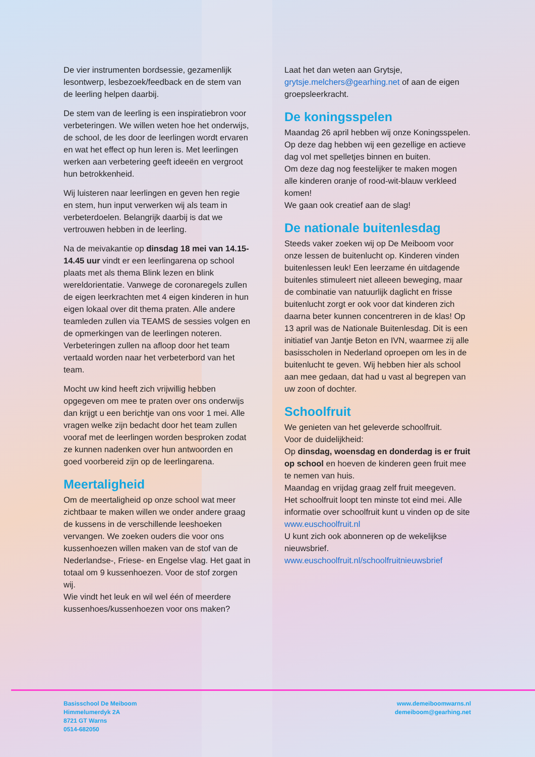De vier instrumenten bordsessie, gezamenlijk lesontwerp, lesbezoek/feedback en de stem van de leerling helpen daarbij.
De stem van de leerling is een inspiratiebron voor verbeteringen. We willen weten hoe het onderwijs, de school, de les door de leerlingen wordt ervaren en wat het effect op hun leren is. Met leerlingen werken aan verbetering geeft ideeën en vergroot hun betrokkenheid.
Wij luisteren naar leerlingen en geven hen regie en stem, hun input verwerken wij als team in verbeterdoelen. Belangrijk daarbij is dat we vertrouwen hebben in de leerling.
Na de meivakantie op dinsdag 18 mei van 14.15-14.45 uur vindt er een leerlingarena op school plaats met als thema Blink lezen en blink wereldorientatie. Vanwege de coronaregels zullen de eigen leerkrachten met 4 eigen kinderen in hun eigen lokaal over dit thema praten. Alle andere teamleden zullen via TEAMS de sessies volgen en de opmerkingen van de leerlingen noteren. Verbeteringen zullen na afloop door het team vertaald worden naar het verbeterbord van het team.
Mocht uw kind heeft zich vrijwillig hebben opgegeven om mee te praten over ons onderwijs dan krijgt u een berichtje van ons voor 1 mei. Alle vragen welke zijn bedacht door het team zullen vooraf met de leerlingen worden besproken zodat ze kunnen nadenken over hun antwoorden en goed voorbereid zijn op de leerlingarena.
Meertaligheid
Om de meertaligheid op onze school wat meer zichtbaar te maken willen we onder andere graag de kussens in de verschillende leeshoeken vervangen. We zoeken ouders die voor ons kussenhoezen willen maken van de stof van de Nederlandse-, Friese- en Engelse vlag. Het gaat in totaal om 9 kussenhoezen. Voor de stof zorgen wij.
Wie vindt het leuk en wil wel één of meerdere kussenhoes/kussenhoezen voor ons maken?
Laat het dan weten aan Grytsje, grytsje.melchers@gearhing.net of aan de eigen groepsleerkracht.
De koningsspelen
Maandag 26 april hebben wij onze Koningsspelen. Op deze dag hebben wij een gezellige en actieve dag vol met spelletjes binnen en buiten.
Om deze dag nog feestelijker te maken mogen alle kinderen oranje of rood-wit-blauw verkleed komen!
We gaan ook creatief aan de slag!
De nationale buitenlesdag
Steeds vaker zoeken wij op De Meiboom voor onze lessen de buitenlucht op. Kinderen vinden buitenlessen leuk! Een leerzame én uitdagende buitenles stimuleert niet alleeen beweging, maar de combinatie van natuurlijk daglicht en frisse buitenlucht zorgt er ook voor dat kinderen zich daarna beter kunnen concentreren in de klas! Op 13 april was de Nationale Buitenlesdag. Dit is een initiatief van Jantje Beton en IVN, waarmee zij alle basisscholen in Nederland oproepen om les in de buitenlucht te geven. Wij hebben hier als school aan mee gedaan, dat had u vast al begrepen van uw zoon of dochter.
Schoolfruit
We genieten van het geleverde schoolfruit.
Voor de duidelijkheid:
Op dinsdag, woensdag en donderdag is er fruit op school en hoeven de kinderen geen fruit mee te nemen van huis.
Maandag en vrijdag graag zelf fruit meegeven.
Het schoolfruit loopt ten minste tot eind mei. Alle informatie over schoolfruit kunt u vinden op de site www.euschoolfruit.nl
U kunt zich ook abonneren op de wekelijkse nieuwsbrief.
www.euschoolfruit.nl/schoolfruitnieuwsbrief
Basisschool De Meiboom
Himmelumerdyk 2A
8721 GT Warns
0514-682050
www.demeiboomwarns.nl
demeiboom@gearhing.net